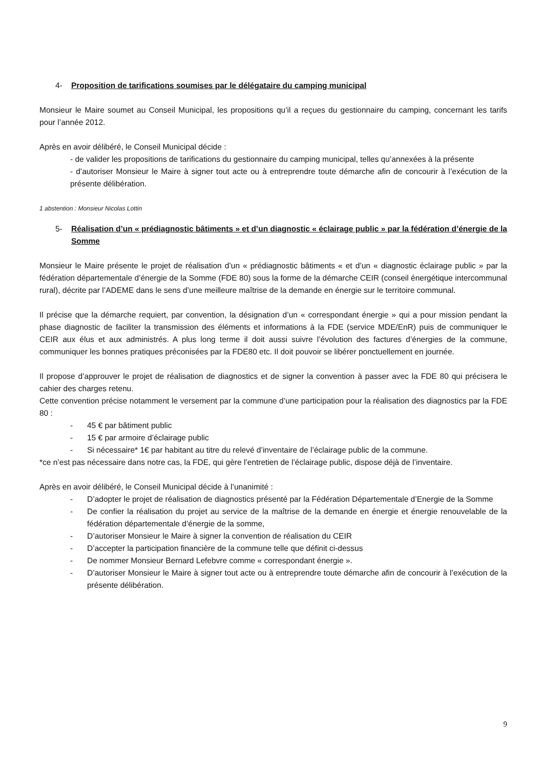4- Proposition de tarifications soumises par le délégataire du camping municipal
Monsieur le Maire soumet au Conseil Municipal, les propositions qu’il a reçues du gestionnaire du camping, concernant les tarifs pour l’année 2012.
Après en avoir délibéré, le Conseil Municipal décide :
- de valider les propositions de tarifications du gestionnaire du camping municipal, telles qu’annexées à la présente
- d’autoriser Monsieur le Maire à signer tout acte ou à entreprendre toute démarche afin de concourir à l’exécution de la présente délibération.
1 abstention : Monsieur Nicolas Lottin
5- Réalisation d’un « prédiagnostic bâtiments » et d’un diagnostic « éclairage public » par la fédération d’énergie de la Somme
Monsieur le Maire présente le projet de réalisation d’un « prédiagnostic bâtiments « et d’un « diagnostic éclairage public » par la fédération départementale d’énergie de la Somme (FDE 80) sous la forme de la démarche CEIR (conseil énergétique intercommunal rural), décrite par l’ADEME dans le sens d’une meilleure maîtrise de la demande en énergie sur le territoire communal.
Il précise que la démarche requiert, par convention, la désignation d’un « correspondant énergie » qui a pour mission pendant la phase diagnostic de faciliter la transmission des éléments et informations à la FDE (service MDE/EnR) puis de communiquer le CEIR aux élus et aux administrés. A plus long terme il doit aussi suivre l’évolution des factures d’énergies de la commune, communiquer les bonnes pratiques préconisées par la FDE80 etc. Il doit pouvoir se libérer ponctuellement en journée.
Il propose d’approuver le projet de réalisation de diagnostics et de signer la convention à passer avec la FDE 80 qui précisera le cahier des charges retenu.
Cette convention précise notamment le versement par la commune d’une participation pour la réalisation des diagnostics par la FDE 80 :
- 45 € par bâtiment public
- 15 € par armoire d’éclairage public
- Si nécessaire* 1€ par habitant au titre du relevé d’inventaire de l’éclairage public de la commune.
*ce n’est pas nécessaire dans notre cas, la FDE, qui gère l’entretien de l’éclairage public, dispose déjà de l’inventaire.
Après en avoir délibéré, le Conseil Municipal décide à l’unanimité :
- D’adopter le projet de réalisation de diagnostics présenté par la Fédération Départementale d’Energie de la Somme
- De confier la réalisation du projet au service de la maîtrise de la demande en énergie et énergie renouvelable de la fédération départementale d’énergie de la somme,
- D’autoriser Monsieur le Maire à signer la convention de réalisation du CEIR
- D’accepter la participation financière de la commune telle que définit ci-dessus
- De nommer Monsieur Bernard Lefebvre comme « correspondant énergie ».
- D’autoriser Monsieur le Maire à signer tout acte ou à entreprendre toute démarche afin de concourir à l’exécution de la présente délibération.
9